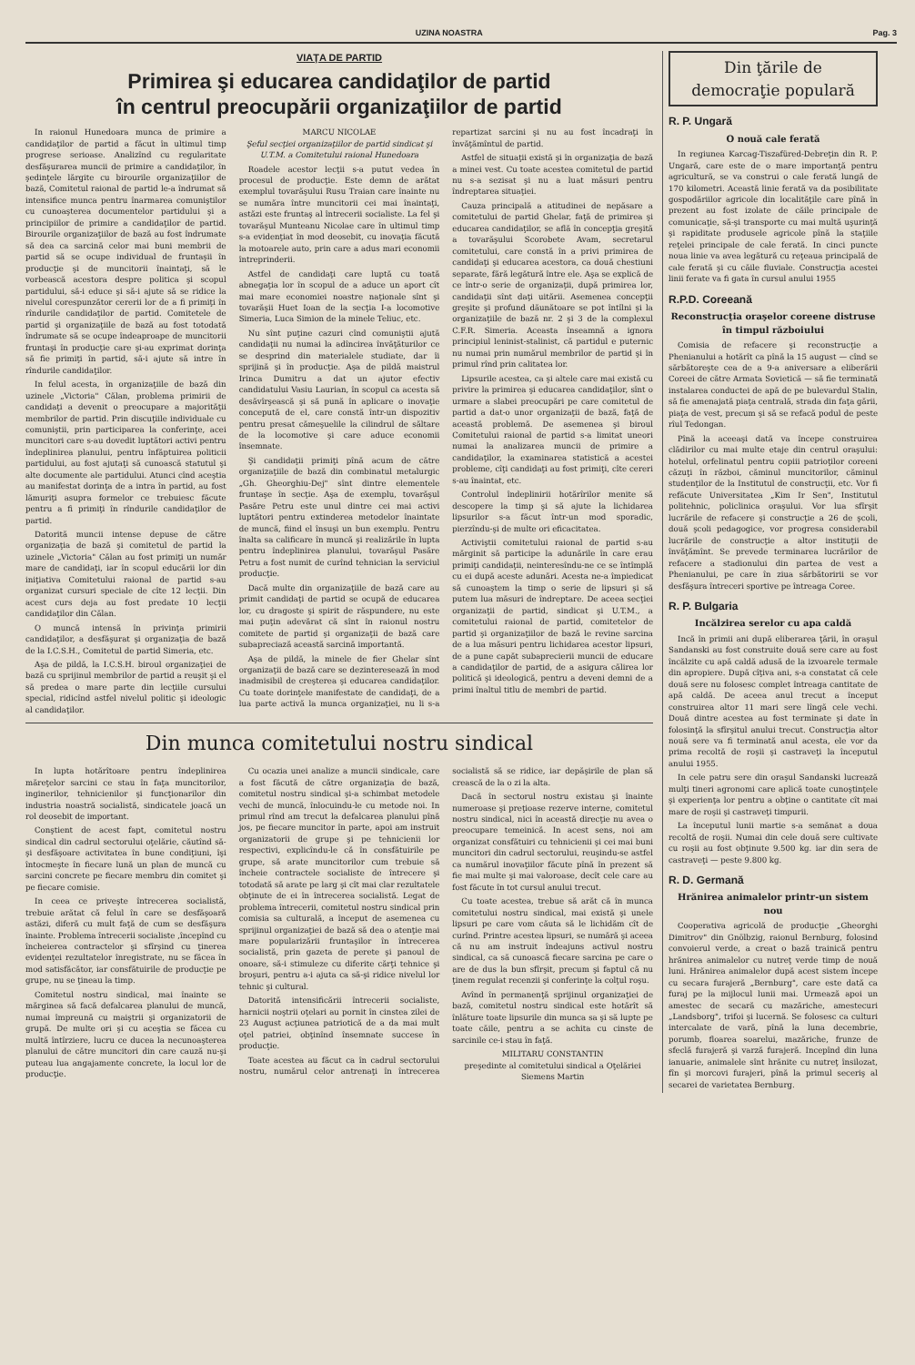UZINA NOASTRA Pag. 3
VIAŢA DE PARTID
Primirea şi educarea candidaţilor de partid
în centrul preocupării organizaţiilor de partid
In raionul Hunedoara munca de primire a candidaţilor de partid a făcut în ultimul timp progrese serioase. Analizînd cu regularitate desfăşurarea muncii de primire a candidaţilor, în şedinţele lărgite cu birourile organizaţiilor de bază, Comitetul raional de partid le-a îndrumat să intensifice munca pentru înarmarea comuniştilor cu cunoaşterea documentelor partidului şi a principiilor de primire a candidaţilor de partid. Birourile organizaţiilor de bază au fost îndrumate să dea ca sarcină celor mai buni membrii de partid să se ocupe individual de fruntaşii în producţie şi de muncitorii înaintaţi, să le vorbească acestora despre politica şi scopul partidului, să-i educe şi să-i ajute să se ridice la nivelul corespunzător cererii lor de a fi primiţi în rîndurile candidaţilor de partid. Comitetele de partid şi organizaţiile de bază au fost totodată îndrumate să se ocupe îndeaproape de muncitorii fruntaşi în producţie care şi-au exprimat dorinţa să fie primiţi în partid, să-i ajute să intre în rîndurile candidaţilor.
In felul acesta, în organizaţiile de bază din uzinele „Victoria" Călan, problema primirii de candidaţi a devenit o preocupare a majorităţii membrilor de partid. Prin discuţiile individuale cu comuniştii, prin participarea la conferinţe, acei muncitori care s-au dovedit luptători activi pentru îndeplinirea planului, pentru înfăptuirea politicii partidului, au fost ajutaţi să cunoască statutul şi alte documente ale partidului. Atunci cînd aceştia au manifestat dorinţa de a intra în partid, au fost lămuriţi asupra formelor ce trebuiesc făcute pentru a fi primiţi în rîndurile candidaţilor de partid.
Datorită muncii intense depuse de către organizaţia de bază şi comitetul de partid la uzinele „Victoria" Călan au fost primiţi un număr mare de candidaţi, iar în scopul educării lor din iniţiativa Comitetului raional de partid s-au organizat cursuri speciale de cîte 12 lecţii. Din acest curs deja au fost predate 10 lecţii candidaţilor din Călan.
O muncă intensă în privinţa primirii candidaţilor, a desfăşurat şi organizaţia de bază de la I.C.S.H., Comitetul de partid Simeria, etc.
Aşa de pildă, la I.C.S.H. biroul organizaţiei de bază cu sprijinul membrilor de partid a reuşit şi el să predea o mare parte din lecţiile cursului special, ridicînd astfel nivelul politic şi ideologic al candidaţilor.
MARCU NICOLAE
Şeful secţiei organizaţiilor de partid sindicat şi U.T.M. a Comitetului raional Hunedoara
Roadele acestor lecţii s-a putut vedea în procesul de producţie. Este demn de arătat exemplul tovarăşului Rusu Traian care înainte nu se număra între muncitorii cei mai înaintaţi, astăzi este fruntaş al întrecerii socialiste. La fel şi tovarăşul Munteanu Nicolae care în ultimul timp s-a evidenţiat în mod deosebit, cu inovaţia făcută la motoarele auto, prin care a adus mari economii întreprinderii.
Astfel de candidaţi care luptă cu toată abnegaţia lor în scopul de a aduce un aport cît mai mare economiei noastre naţionale sînt şi tovarăşii Huet Ioan de la secţia I-a locomotive Simeria, Luca Simion de la minele Teliuc, etc.
Nu sînt puţine cazuri cînd comuniştii ajută candidaţii nu numai la adîncirea învăţăturilor ce se desprind din materialele studiate, dar îi sprijină şi în producţie. Aşa de pildă maistrul Irinca Dumitru a dat un ajutor efectiv candidatului Vasiu Laurian, în scopul ca acesta să desăvîrşească şi să pună în aplicare o inovaţie concepută de el, care constă într-un dispozitiv pentru presat cămeşuelile la cilindrul de săltare de la locomotive şi care aduce economii însemnate.
Şi candidaţii primiţi pînă acum de către organizaţiile de bază din combinatul metalurgic „Gh. Gheorghiu-Dej" sînt dintre elementele fruntaşe în secţie. Aşa de exemplu, tovarăşul Pasăre Petru este unul dintre cei mai activi luptători pentru extinderea metodelor înaintate de muncă, fiind el însuşi un bun exemplu. Pentru înalta sa calificare în muncă şi realizările în lupta pentru îndeplinirea planului, tovarăşul Pasăre Petru a fost numit de curînd tehnician la serviciul producţie.
Dacă multe din organizaţiile de bază care au primit candidaţi de partid se ocupă de educarea lor, cu dragoste şi spirit de răspundere, nu este mai puţin adevărat că sînt în raionul nostru comitete de partid şi organizaţii de bază care subapreciază această sarcină importantă.
Aşa de pildă, la minele de fier Ghelar sînt organizaţii de bază care se dezinteresează în mod inadmisibil de creşterea şi educarea candidaţilor. Cu toate dorinţele manifestate de candidaţi, de a lua parte activă la munca organizaţiei, nu li s-a repartizat sarcini şi nu au fost încadraţi în învăţămîntul de partid.
Astfel de situaţii există şi în organizaţia de bază a minei vest. Cu toate acestea comitetul de partid nu s-a sezisat şi nu a luat măsuri pentru îndreptarea situaţiei.
Cauza principală a atitudinei de nepăsare a comitetului de partid Ghelar, faţă de primirea şi educarea candidaţilor, se află în concepţia greşită a tovarăşului Scorobete Avam, secretarul comitetului, care constă în a privi primirea de candidaţi şi educarea acestora, ca două chestiuni separate, fără legătură între ele. Aşa se explică de ce într-o serie de organizaţii, după primirea lor, candidaţii sînt daţi uitării. Asemenea concepţii greşite şi profund dăunătoare se pot întîlni şi la organizaţiile de bază nr. 2 şi 3 de la complexul C.F.R. Simeria. Aceasta înseamnă a ignora principiul leninist-stalinist, că partidul e puternic nu numai prin numărul membrilor de partid şi în primul rînd prin calitatea lor.
Lipsurile acestea, ca şi altele care mai există cu privire la primirea şi educarea candidaţilor, sînt o urmare a slabei preocupări pe care comitetul de partid a dat-o unor organizaţii de bază, faţă de această problemă. De asemenea şi biroul Comitetului raional de partid s-a limitat uneori numai la analizarea muncii de primire a candidaţilor, la examinarea statistică a acestei probleme, cîţi candidaţi au fost primiţi, cîte cereri s-au înaintat, etc.
Controlul îndeplinirii hotărîrilor menite să descopere la timp şi să ajute la lichidarea lipsurilor s-a făcut într-un mod sporadic, pierzîndu-şi de multe ori eficacitatea.
Activiştii comitetului raional de partid s-au mărginit să participe la adunările în care erau primiţi candidaţii, neinteresîndu-ne ce se întîmplă cu ei după aceste adunări. Acesta ne-a împiedicat să cunoaştem la timp o serie de lipsuri şi să putem lua măsuri de îndreptare. De aceea secţiei organizaţii de partid, sindicat şi U.T.M., a comitetului raional de partid, comitetelor de partid şi organizaţiilor de bază le revine sarcina de a lua măsuri pentru lichidarea acestor lipsuri, de a pune capăt subaprecierii muncii de educare a candidaţilor de partid, de a asigura călirea lor politică şi ideologică, pentru a deveni demni de a primi înaltul titlu de membri de partid.
Din munca comitetului nostru sindical
In lupta hotărîtoare pentru îndeplinirea măreţelor sarcini ce stau în faţa muncitorilor, inginerilor, tehnicienilor şi funcţionarilor din industria noastră socialistă, sindicatele joacă un rol deosebit de important.
Conştient de acest fapt, comitetul nostru sindical din cadrul sectorului oţelărie, căutînd să-şi desfăşoare activitatea în bune condiţiuni, îşi întocmeşte în fiecare lună un plan de muncă cu sarcini concrete pe fiecare membru din comitet şi pe fiecare comisie.
In ceea ce priveşte întrecerea socialistă, trebuie arătat că felul în care se desfăşoară astăzi, diferă cu mult faţă de cum se desfăşura înainte. Problema întrecerii socialiste ,începînd cu încheierea contractelor şi sfîrşind cu ţinerea evidenţei rezultatelor înregistrate, nu se făcea în mod satisfăcător, iar consfătuirile de producţie pe grupe, nu se ţineau la timp.
Comitetul nostru sindical, mai înainte se mărginea să facă defalcarea planului de muncă, numai împreună cu maiştrii şi organizatorii de grupă. De multe ori şi cu aceştia se făcea cu multă întîrziere, lucru ce ducea la necunoaşterea planului de către muncitori din care cauză nu-şi puteau lua angajamente concrete, la locul lor de producţie.
Cu ocazia unei analize a muncii sindicale, care a fost făcută de către organizaţia de bază, comitetul nostru sindical şi-a schimbat metodele vechi de muncă, înlocuindu-le cu metode noi. In primul rînd am trecut la defalcarea planului pînă jos, pe fiecare muncitor în parte, apoi am instruit organizatorii de grupe şi pe tehnicienii lor respectivi, explicîndu-le că în consfătuirile pe grupe, să arate muncitorilor cum trebuie să încheie contractele socialiste de întrecere şi totodată să arate pe larg şi cît mai clar rezultatele obţinute de ei în întrecerea socialistă. Legat de problema întrecerii, comitetul nostru sindical prin comisia sa culturală, a început de asemenea cu sprijinul organizaţiei de bază să dea o atenţie mai mare popularizării fruntaşilor în întrecerea socialistă, prin gazeta de perete şi panoul de onoare, să-i stimuleze cu diferite cărţi tehnice şi broşuri, pentru a-i ajuta ca să-şi ridice nivelul lor tehnic şi cultural.
Datorită intensificării întrecerii socialiste, harnicii noştrii oţelari au pornit în cinstea zilei de 23 August acţiunea patriotică de a da mai mult oţel patriei, obţinînd însemnate succese în producţie.
Toate acestea au făcut ca în cadrul sectorului nostru, numărul celor antrenaţi în întrecerea socialistă să se ridice, iar depăşirile de plan să crească de la o zi la alta.
Dacă în sectorul nostru existau şi înainte numeroase şi preţioase rezerve interne, comitetul nostru sindical, nici în această direcţie nu avea o preocupare temeinică. In acest sens, noi am organizat consfătuiri cu tehnicienii şi cei mai buni muncitori din cadrul sectorului, reuşindu-se astfel ca numărul inovaţiilor făcute pînă în prezent să fie mai multe şi mai valoroase, decît cele care au fost făcute în tot cursul anului trecut.
Cu toate acestea, trebue să arăt că în munca comitetului nostru sindical, mai există şi unele lipsuri pe care vom căuta să le lichidăm cît de curînd. Printre acestea lipsuri, se numără şi aceea că nu am instruit îndeajuns activul nostru sindical, ca să cunoască fiecare sarcina pe care o are de dus la bun sfîrşit, precum şi faptul că nu ţinem regulat recenzii şi conferinţe la colţul roşu.
Avînd în permanenţă sprijinul organizaţiei de bază, comitetul nostru sindical este hotărît să înlăture toate lipsurile din munca sa şi să lupte pe toate căile, pentru a se achita cu cinste de sarcinile ce-i stau în faţă.
MILITARU CONSTANTIN
preşedinte al comitetului sindical a Oţelăriei Siemens Martin
Din ţările de
democraţie populară
R. P. Ungară
O nouă cale ferată
In regiunea Karcag-Tiszafüred-Debreţin din R. P. Ungară, care este de o mare importanţă pentru agricultură, se va construi o cale ferată lungă de 170 kilometri. Această linie ferată va da posibilitate gospodăriilor agricole din localităţile care pînă în prezent au fost izolate de căile principale de comunicaţie, să-şi transporte cu mai multă uşurinţă şi rapiditate produsele agricole pînă la staţiile reţelei principale de cale ferată. In cinci puncte noua linie va avea legătură cu reţeaua principală de cale ferată şi cu căile fluviale. Construcţia acestei linii ferate va fi gata în cursul anului 1955
R.P.D. Coreeană
Reconstrucţia oraşelor coreene distruse în timpul războiului
Comisia de refacere şi reconstrucţie a Phenianului a hotărît ca pînă la 15 august — cînd se sărbătoreşte cea de a 9-a aniversare a eliberării Coreei de către Armata Sovietică — să fie terminată instalarea conductei de apă de pe bulevardul Stalin, să fie amenajată piaţa centrală, strada din faţa gării, piaţa de vest, precum şi să se refacă podul de peste rîul Tedongan.
Pînă la aceeaşi dată va începe construirea clădirilor cu mai multe etaje din centrul oraşului: hotelul, orfelinatul pentru copiii patrioţilor coreeni căzuţi în război, căminul muncitorilor, căminul studenţilor de la Institutul de construcţii, etc. Vor fi refăcute Universitatea „Kim Ir Sen", Institutul politehnic, policlinica oraşului. Vor lua sfîrşit lucrările de refacere şi construcţie a 26 de şcoli, două şcoli pedagogice, vor progresa considerabil lucrările de construcţie a altor instituţii de învăţămînt. Se prevede terminarea lucrărilor de refacere a stadionului din partea de vest a Phenianului, pe care în ziua sărbătoririi se vor desfăşura întreceri sportive pe întreaga Coree.
R. P. Bulgaria
Incălzirea serelor cu apa caldă
Incă în primii ani după eliberarea ţării, în oraşul Sandanski au fost construite două sere care au fost încălzite cu apă caldă adusă de la izvoarele termale din apropiere. După cîţiva ani, s-a constatat că cele două sere nu folosesc complet întreaga cantitate de apă caldă. De aceea anul trecut a început construirea altor 11 mari sere lîngă cele vechi. Două dintre acestea au fost terminate şi date în folosinţă la sfîrşitul anului trecut. Construcţia altor nouă sere va fi terminată anul acesta, ele vor da prima recoltă de roşii şi castraveţi la începutul anului 1955.
In cele patru sere din oraşul Sandanski lucrează mulţi tineri agronomi care aplică toate cunoştinţele şi experienţa lor pentru a obţine o cantitate cît mai mare de roşii şi castraveţi timpurii.
La începutul lunii martie s-a semănat a doua recoltă de roşii. Numai din cele două sere cultivate cu roşii au fost obţinute 9.500 kg. iar din sera de castraveţi — peste 9.800 kg.
R. D. Germană
Hrănirea animalelor printr-un sistem nou
Cooperativa agricolă de producţie „Gheorghi Dimitrov" din Gnölbzig, raionul Bernburg, folosind convoierul verde, a creat o bază trainică pentru hrănirea animalelor cu nutreţ verde timp de nouă luni. Hrănirea animalelor după acest sistem începe cu secara furajeră „Bernburg", care este dată ca furaj pe la mijlocul lunii mai. Urmează apoi un amestec de secară cu mazăriche, amestecuri „Landsborg", trifoi şi lucernă. Se folosesc ca culturi intercalate de vară, pînă la luna decembrie, porumb, floarea soarelui, mazăriche, frunze de sfeclă furajeră şi varză furajeră. Incepînd din luna ianuarie, animalele sînt hrănite cu nutreţ însilozat, fîn şi morcovi furajeri, pînă la primul seceriş al secarei de varietatea Bernburg.